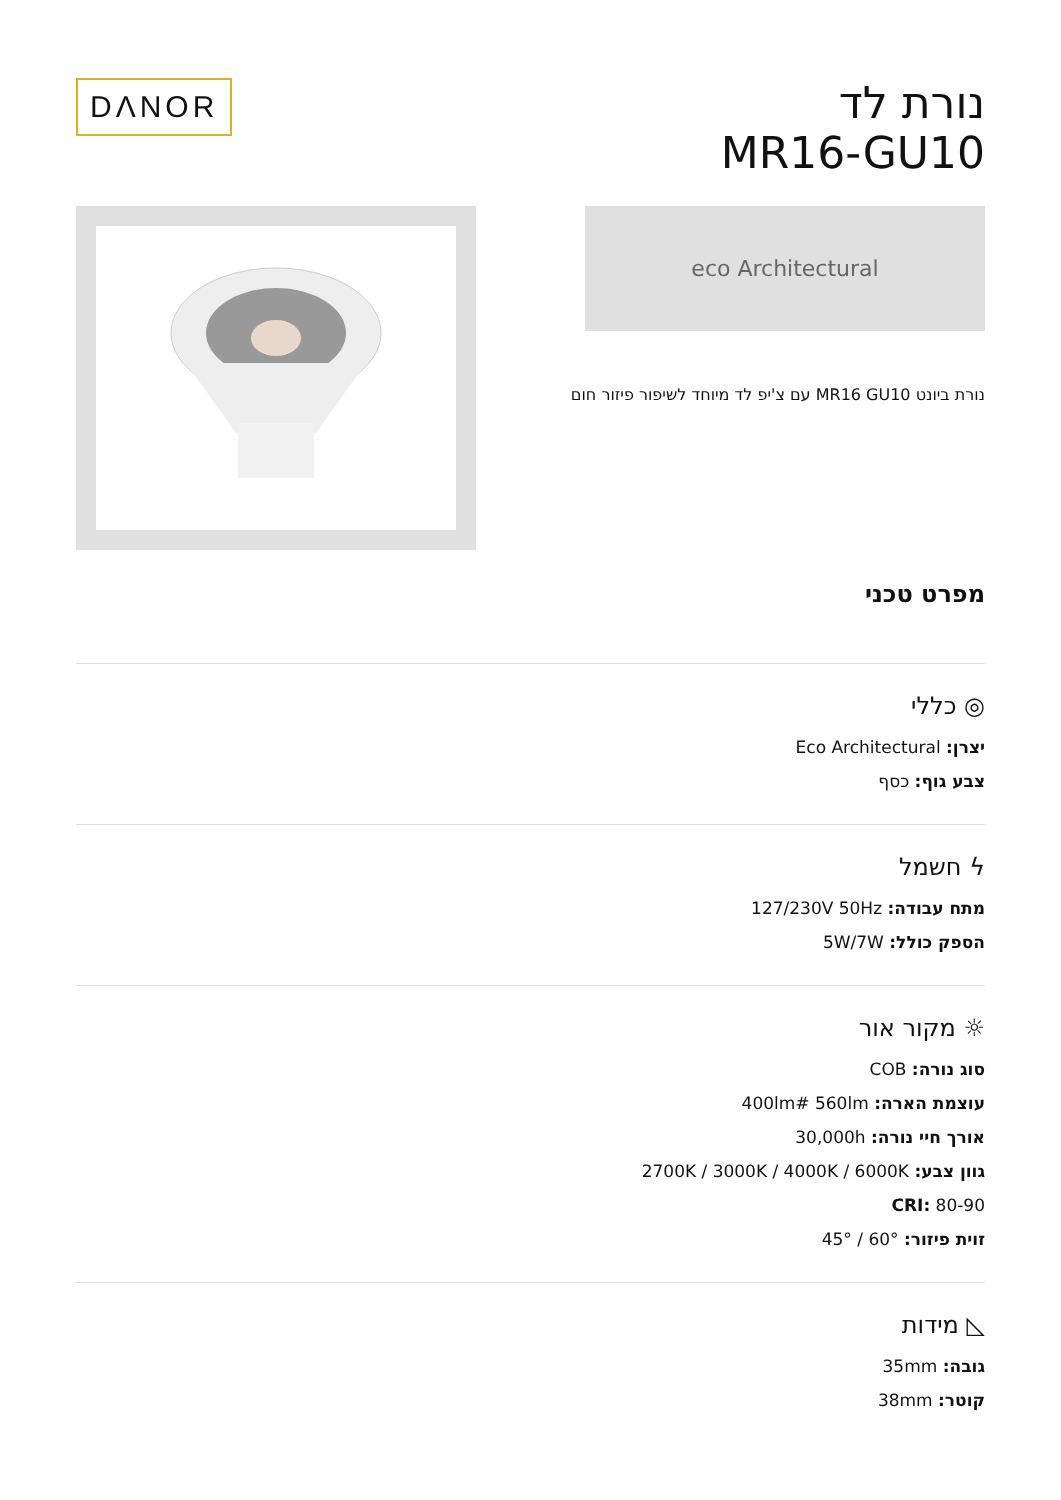DΛNOR
נורת לד
MR16-GU10
eco Architectural
נורת ביונט MR16 GU10 עם צ'יפ לד מיוחד לשיפור פיזור חום
מפרט טכני
◎ כללי
יצרן: Eco Architectural
צבע גוף: כסף
ϟ חשמל
מתח עבודה: 127/230V 50Hz
הספק כולל: 5W/7W
☼ מקור אור
סוג נורה: COB
עוצמת הארה: 400lm# 560lm
אורך חיי נורה: 30,000h
גוון צבע: 2700K / 3000K / 4000K / 6000K
CRI: 80-90
זוית פיזור: 60° / 45°
◺ מידות
גובה: 35mm
קוטר: 38mm